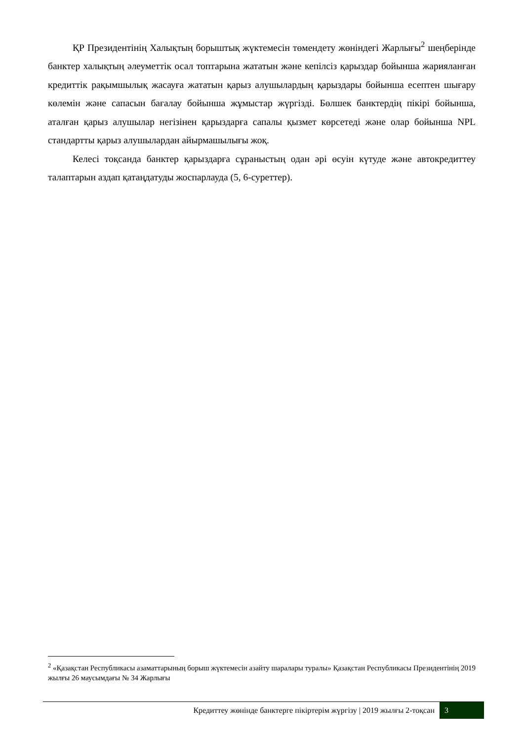ҚР Президентінің Халықтың борыштық жүктемесін төмендету жөніндегі Жарлығы<sup>2</sup> шеңберінде банктер халықтың әлеуметтік осал топтарына жататын және кепілсіз қарыздар бойынша жарияланған кредиттік рақымшылық жасауға жататын қарыз алушылардың қарыздары бойынша есептен шығару көлемін және сапасын бағалау бойынша жұмыстар жүргізді. Бөлшек банктердің пікірі бойынша, аталған қарыз алушылар негізінен қарыздарға сапалы қызмет көрсетеді және олар бойынша NPL стандартты қарыз алушылардан айырмашылығы жоқ.
Келесі тоқсанда банктер қарыздарға сұраныстың одан әрі өсуін күтуде және автокредиттеу талаптарын аздап қатаңдатуды жоспарлауда (5, 6-суреттер).
<sup>2</sup> «Қазақстан Республикасы азаматтарының борыш жүктемесін азайту шаралары туралы» Қазақстан Республикасы Президентінің 2019 жылғы 26 маусымдағы № 34 Жарлығы
Кредиттеу жөнінде банктерге пікіртерім жүргізу | 2019 жылғы 2-тоқсан
3